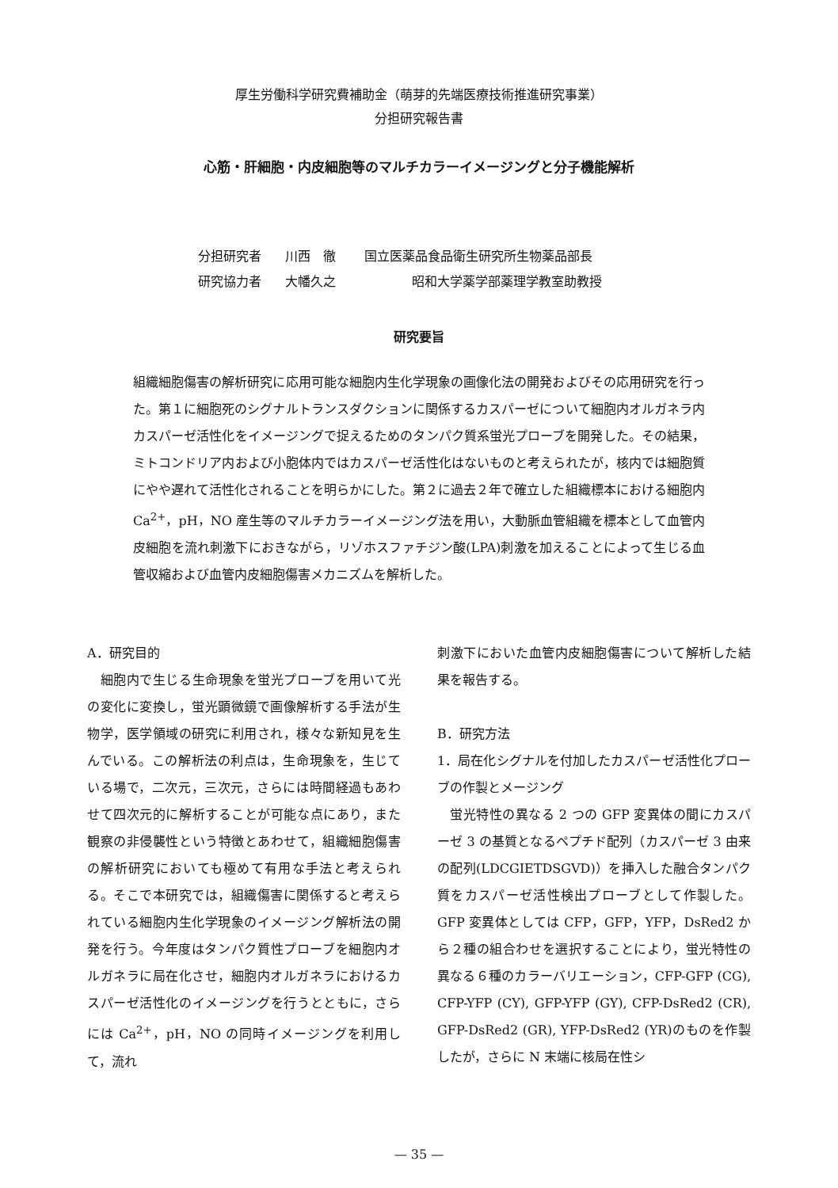厚生労働科学研究費補助金（萌芽的先端医療技術推進研究事業）
分担研究報告書
心筋・肝細胞・内皮細胞等のマルチカラーイメージングと分子機能解析
分担研究者 川西　徹 国立医薬品食品衛生研究所生物薬品部長
研究協力者 大幡久之 昭和大学薬学部薬理学教室助教授
研究要旨
組織細胞傷害の解析研究に応用可能な細胞内生化学現象の画像化法の開発およびその応用研究を行った。第１に細胞死のシグナルトランスダクションに関係するカスパーゼについて細胞内オルガネラ内カスパーゼ活性化をイメージングで捉えるためのタンパク質系蛍光プローブを開発した。その結果，ミトコンドリア内および小胞体内ではカスパーゼ活性化はないものと考えられたが，核内では細胞質にやや遅れて活性化されることを明らかにした。第２に過去２年で確立した組織標本における細胞内 Ca<sup>2+</sup>，pH，NO 産生等のマルチカラーイメージング法を用い，大動脈血管組織を標本として血管内皮細胞を流れ刺激下におきながら，リゾホスファチジン酸(LPA)刺激を加えることによって生じる血管収縮および血管内皮細胞傷害メカニズムを解析した。
A．研究目的
　細胞内で生じる生命現象を蛍光プローブを用いて光の変化に変換し，蛍光顕微鏡で画像解析する手法が生物学，医学領域の研究に利用され，様々な新知見を生んでいる。この解析法の利点は，生命現象を，生じている場で，二次元，三次元，さらには時間経過もあわせて四次元的に解析することが可能な点にあり，また観察の非侵襲性という特徴とあわせて，組織細胞傷害の解析研究においても極めて有用な手法と考えられる。そこで本研究では，組織傷害に関係すると考えられている細胞内生化学現象のイメージング解析法の開発を行う。今年度はタンパク質性プローブを細胞内オルガネラに局在化させ，細胞内オルガネラにおけるカスパーゼ活性化のイメージングを行うとともに，さらには Ca<sup>2+</sup>，pH，NO の同時イメージングを利用して，流れ
刺激下においた血管内皮細胞傷害について解析した結果を報告する。
B．研究方法
1．局在化シグナルを付加したカスパーゼ活性化プローブの作製とメージング
　蛍光特性の異なる 2 つの GFP 変異体の間にカスパーゼ 3 の基質となるペプチド配列（カスパーゼ 3 由来の配列(LDCGIETDSGVD)）を挿入した融合タンパク質をカスパーゼ活性検出プローブとして作製した。GFP 変異体としては CFP，GFP，YFP，DsRed2 から２種の組合わせを選択することにより，蛍光特性の異なる６種のカラーバリエーション，CFP-GFP (CG), CFP-YFP (CY), GFP-YFP (GY), CFP-DsRed2 (CR), GFP-DsRed2 (GR), YFP-DsRed2 (YR)のものを作製したが，さらに N 末端に核局在性シ
— 35 —